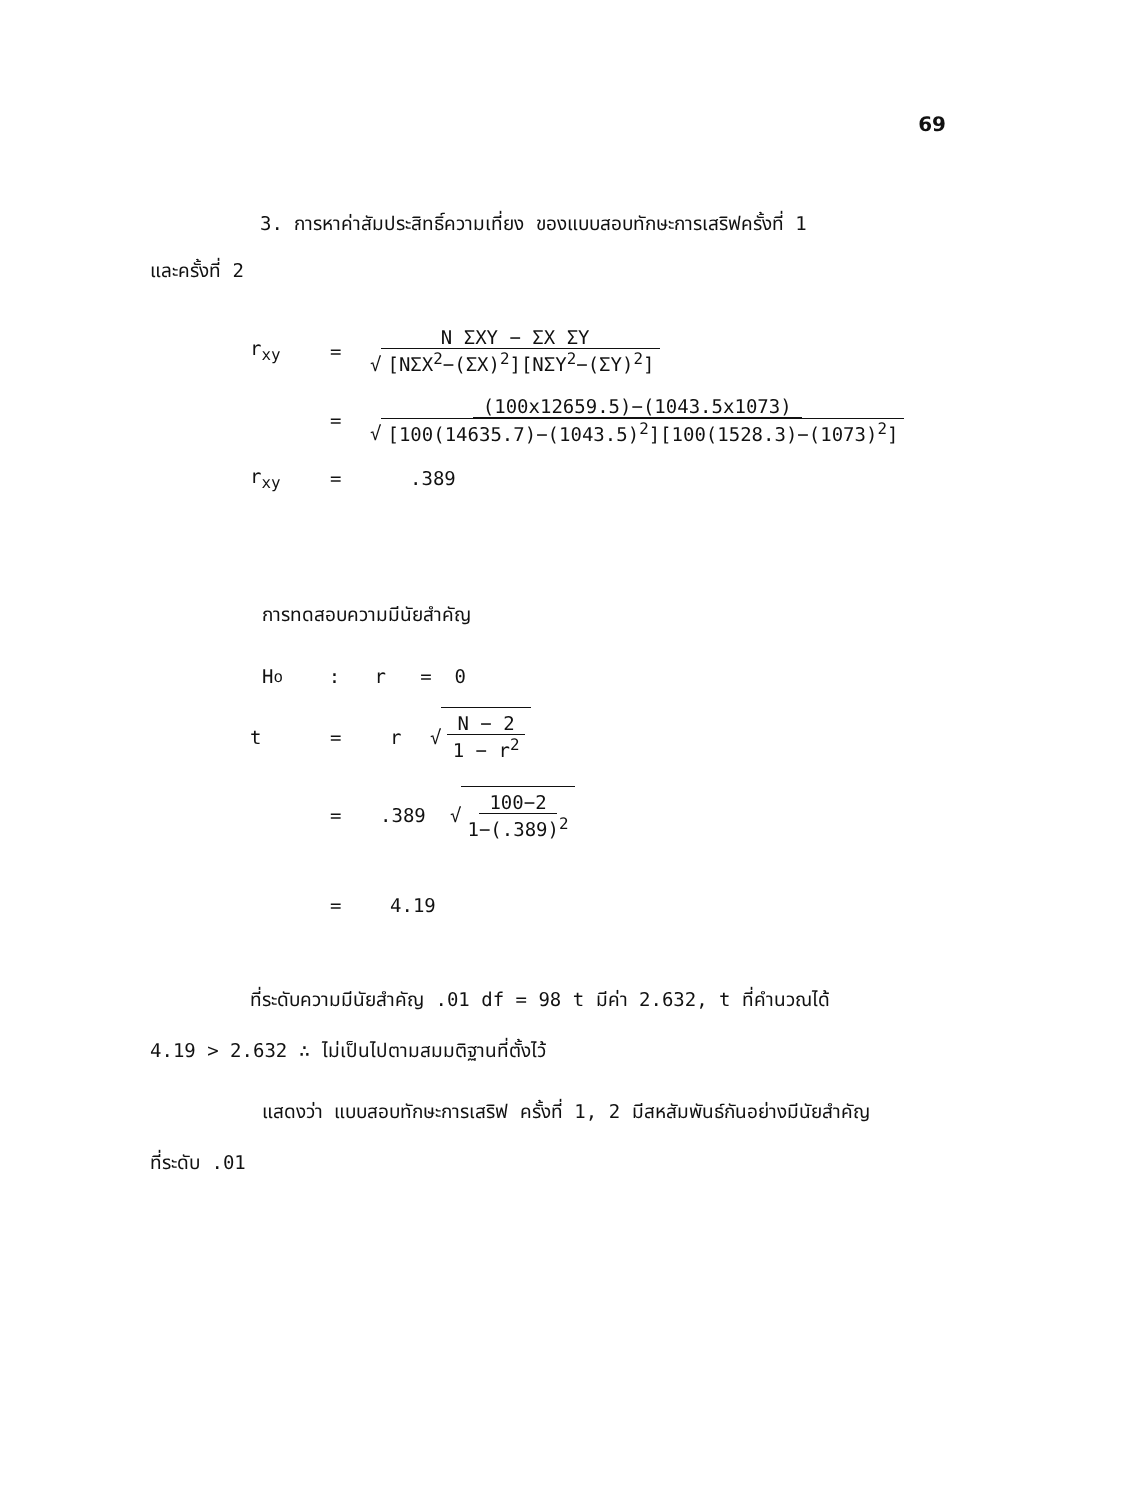69
3. การหาค่าสัมประสิทธิ์ความเที่ยง ของแบบสอบทักษะการเสริฟครั้งที่ 1
และครั้งที่ 2
r<sub>xy</sub> =
N ΣXY − ΣX ΣY √ [NΣX<sup>2</sup>−(ΣX)<sup>2</sup>][NΣY<sup>2</sup>−(ΣY)<sup>2</sup>]
=
(100x12659.5)−(1043.5x1073) √ [100(14635.7)−(1043.5)<sup>2</sup>][100(1528.3)−(1073)<sup>2</sup>]
r<sub>xy</sub> =.389
การทดสอบความมีนัยสำคัญ
H<sub>o</sub> : r = 0
t = r √
N − 2 1 − r<sup>2</sup>
=.389 √
100−2 1−(.389)<sup>2</sup>
= 4.19
ที่ระดับความมีนัยสำคัญ .01 df = 98 t มีค่า 2.632, t ที่คำนวณได้
4.19 > 2.632 ∴ ไม่เป็นไปตามสมมติฐานที่ตั้งไว้
แสดงว่า แบบสอบทักษะการเสริฟ ครั้งที่ 1, 2 มีสหสัมพันธ์กันอย่างมีนัยสำคัญ
ที่ระดับ .01